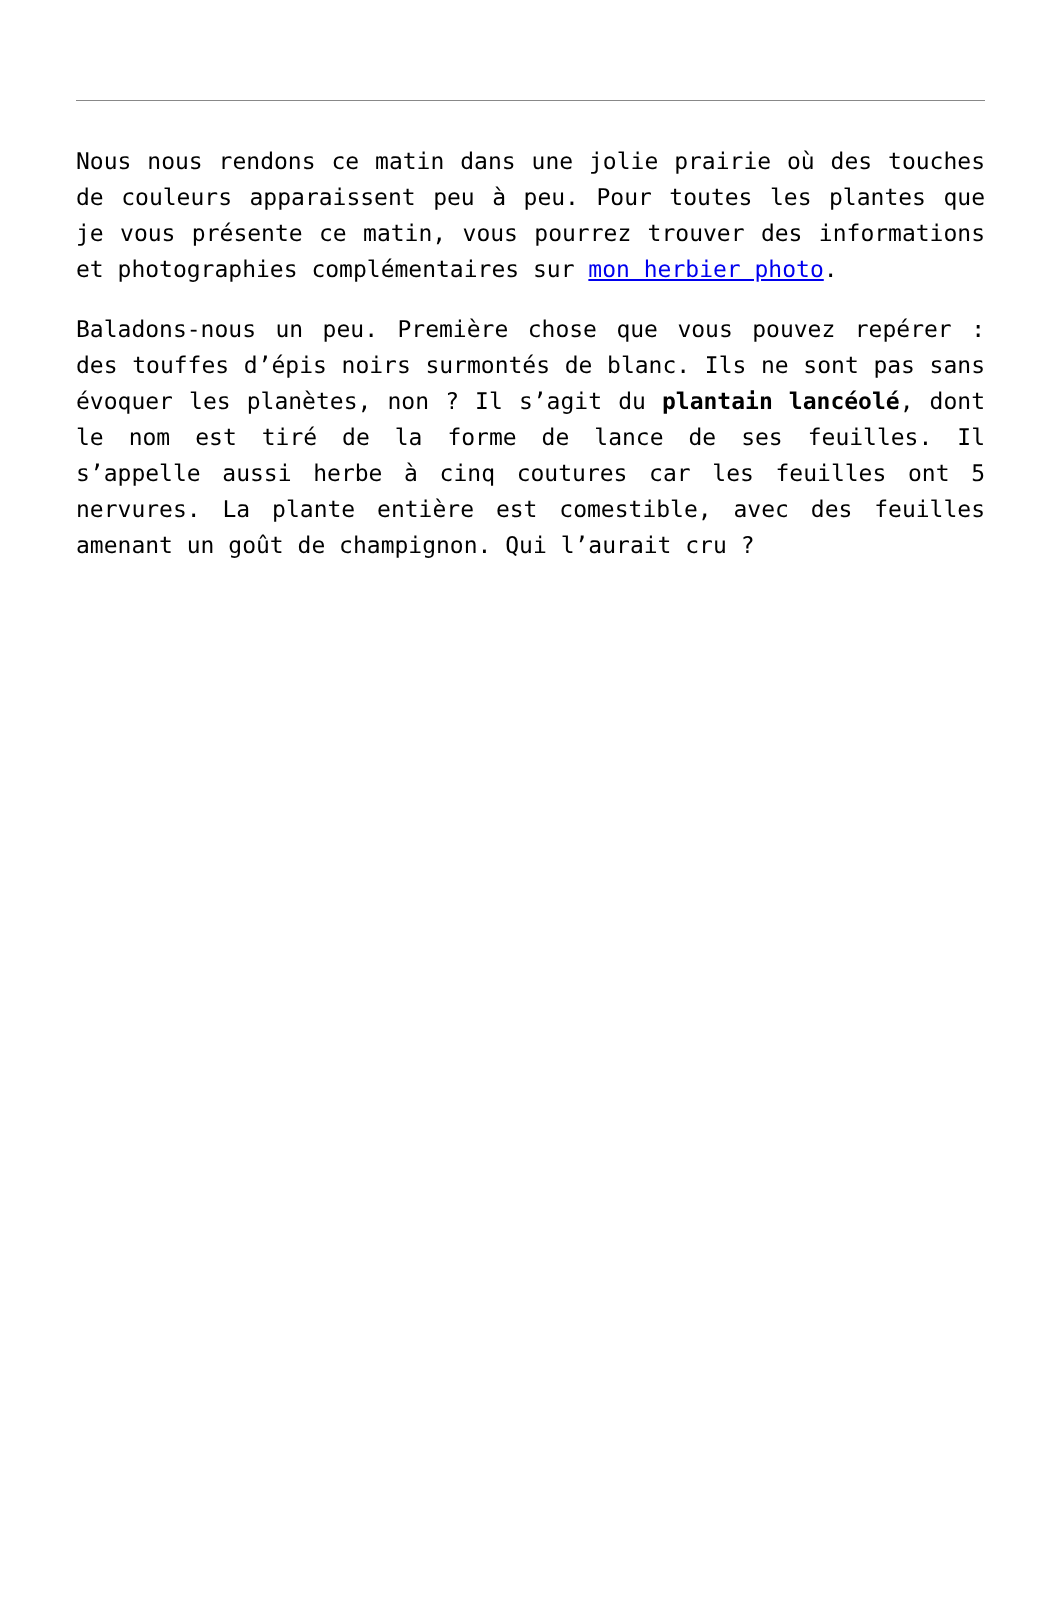Nous nous rendons ce matin dans une jolie prairie où des touches de couleurs apparaissent peu à peu. Pour toutes les plantes que je vous présente ce matin, vous pourrez trouver des informations et photographies complémentaires sur mon herbier photo.
Baladons-nous un peu. Première chose que vous pouvez repérer : des touffes d’épis noirs surmontés de blanc. Ils ne sont pas sans évoquer les planètes, non ? Il s’agit du plantain lancéolé, dont le nom est tiré de la forme de lance de ses feuilles. Il s’appelle aussi herbe à cinq coutures car les feuilles ont 5 nervures. La plante entière est comestible, avec des feuilles amenant un goût de champignon. Qui l’aurait cru ?